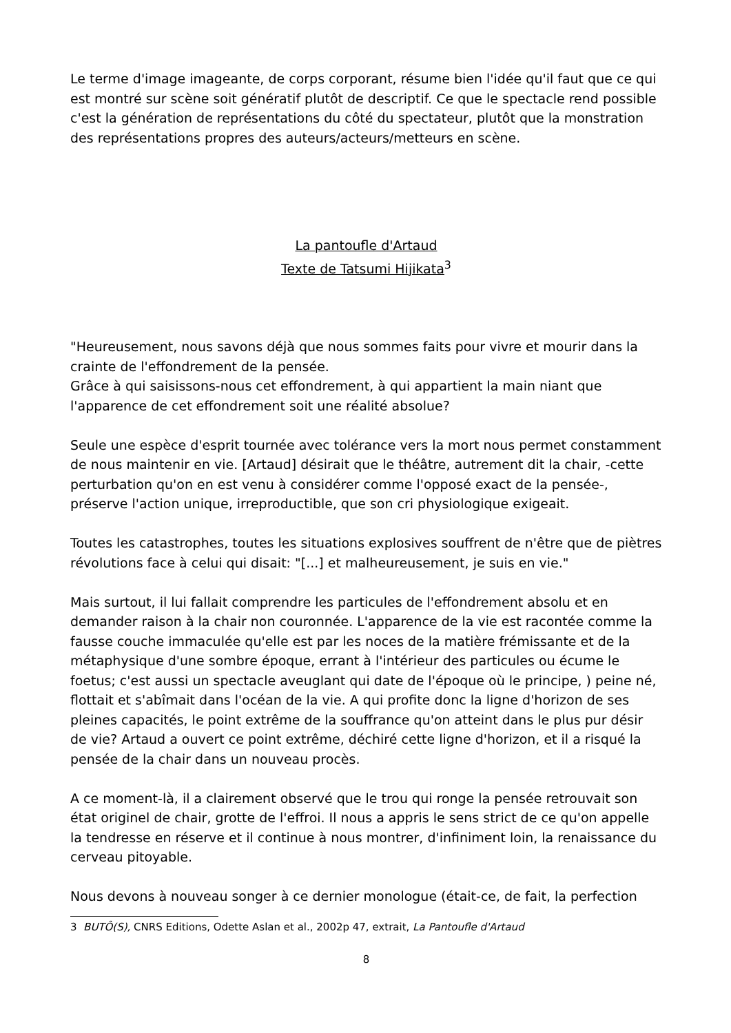Le terme d'image imageante, de corps corporant, résume bien l'idée qu'il faut que ce qui est montré sur scène soit génératif plutôt de descriptif. Ce que le spectacle rend possible c'est la génération de représentations du côté du spectateur, plutôt que la monstration des représentations propres des auteurs/acteurs/metteurs en scène.
La pantoufle d'Artaud
Texte de Tatsumi Hijikata<sup>3</sup>
"Heureusement, nous savons déjà que nous sommes faits pour vivre et mourir dans la crainte de l'effondrement de la pensée.
Grâce à qui saisissons-nous cet effondrement, à qui appartient la main niant que l'apparence de cet effondrement soit une réalité absolue?
Seule une espèce d'esprit tournée avec tolérance vers la mort nous permet constamment de nous maintenir en vie. [Artaud] désirait que le théâtre, autrement dit la chair, -cette perturbation qu'on en est venu à considérer comme l'opposé exact de la pensée-, préserve l'action unique, irreproductible, que son cri physiologique exigeait.
Toutes les catastrophes, toutes les situations explosives souffrent de n'être que de piètres révolutions face à celui qui disait: "[...] et malheureusement, je suis en vie."
Mais surtout, il lui fallait comprendre les particules de l'effondrement absolu et en demander raison à la chair non couronnée. L'apparence de la vie est racontée comme la fausse couche immaculée qu'elle est par les noces de la matière frémissante et de la métaphysique d'une sombre époque, errant à l'intérieur des particules ou écume le foetus; c'est aussi un spectacle aveuglant qui date de l'époque où le principe, ) peine né, flottait et s'abîmait dans l'océan de la vie. A qui profite donc la ligne d'horizon de ses pleines capacités, le point extrême de la souffrance qu'on atteint dans le plus pur désir de vie? Artaud a ouvert ce point extrême, déchiré cette ligne d'horizon, et il a risqué la pensée de la chair dans un nouveau procès.
A ce moment-là, il a clairement observé que le trou qui ronge la pensée retrouvait son état originel de chair, grotte de l'effroi. Il nous a appris le sens strict de ce qu'on appelle la tendresse en réserve et il continue à nous montrer, d'infiniment loin, la renaissance du cerveau pitoyable.
Nous devons à nouveau songer à ce dernier monologue (était-ce, de fait, la perfection
3 BUTÔ(S), CNRS Editions, Odette Aslan et al., 2002p 47, extrait, La Pantoufle d'Artaud
8